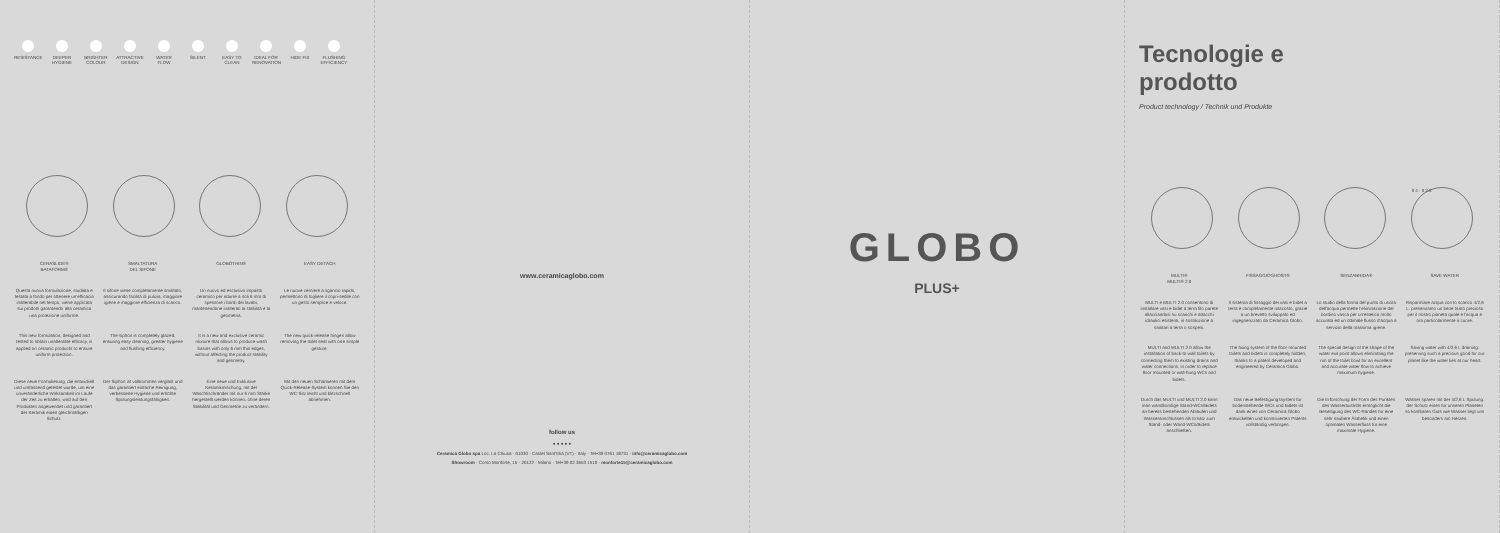RESISTANCE DEEPER HYGIENE
BRIGHTER COLOUR
ATTRACTIVE DESIGN
WATER FLOW SILENT EASY TO CLEAN
IDEAL FOR RENOVATION
HIDE FIX FLUSHING EFFICIENCY
CERASLIDE®
BATAFORM®
SMALTATURA
DEL SIFONE
GLOBOTHIN® EASY DETACH
Questa nuova formulazione, studiata e testata a fondo per ottenere un'efficacia inalterabile nel tempo, viene applicata sui prodotti garantendo alla ceramica una protezione uniforme.
Il sifone viene completamente smaltato, assicurando facilità di pulizia, maggiore igiene e maggiore efficienza di scarico.
Un nuovo ed esclusivo impasto ceramico per ridurre a soli 6 mm di spessore i bordi dei lavabi, mantenendone inalterati la stabilità e la geometria.
Le nuove cerniere a sgancio rapido, permettono di togliere il copri-sedile con un gesto semplice e veloce.
This new formulation, designed and tested to obtain unalterable efficacy, is applied on ceramic products to ensure uniform protection.
The siphon is completely glazed, ensuring easy cleaning, greater hygiene and flushing efficiency.
It is a new and exclusive ceramic mixture that allows to produce wash basins with only 6 mm thin edges, without affecting the product stability and geometry.
The new quick-release hinges allow removing the toilet seat with one simple gesture.
Diese neue Formulierung, die entwickelt und umfassend getestet wurde, um eine unveränderliche Wirksamkeit im Laufe der Zeit zu erhalten, wird auf den Produkten angewendet und garantiert der Keramik einen gleichmäßigen Schutz.
Der Siphon ist vollkommen verglast und das garantiert einfache Reinigung, verbesserte Hygiene und erhöhte Spülungsleistungsfähigkeit.
Eine neue und Exklusive Keramikmischung, mit der Waschtischränder mit nur 6 mm Stärke hergestellt werden können, ohne deren Stabilität und Geometrie zu verändern.
Mit den neuen Schamieren mit dem Quick-Release-System können Sie den WC-Sitz leicht und blitzschnell abnehmen.
www.ceramicaglobo.com
follow us
● ● ● ● ●
Ceramica Globo spa Loc. La Chiusa · 01030 · Castel Sant'Elia (VT) · Italy · Tel+39 0761 18731 · info@ceramicaglobo.com
Showroom · Corso Monforte, 15 · 20122 · Milano · Tel+39 02 3653 1510 · monforte15@ceramicaglobo.com
GLOBO
PLUS+
Tecnologie e
prodotto
Product technology / Technik und Produkte
lt 4 · lt 2.6
MULTI®
MULTI® 2.0
FISSAGGIOGHOST® SENZABRIDA® SAVE WATER
MULTI e MULTI 2.0 consentono di installare vasi e bidet a terra filo parete allacciandosi su scarichi e attacchi idraulici esistenti, in sostituzione a sanitari a terra o sospesi.
Il sistema di fissaggio dei vasi e bidet a terra è completamente nascosto, grazie a un brevetto sviluppato ed ingegnerizzato da Ceramica Globo.
Lo studio della forma del punto di uscita dell'acqua permette l'eliminazione del bordino vasca per un'estetica molto accurata ed un ottimale flusso d'acqua a servizio della massima igiene.
Risparmiare acqua con lo scarico 4/2,6 L: preserviamo un bene tanto prezioso per il nostro pianeta quale è l'acqua e ora particolarmente a cuore.
MULTI and MULTI 2.0 allow the installation of back-to-wall toilets by connecting them to existing drains and water connections, in order to replace floor mounted or wall-hung WCs and bidets.
The fixing system of the floor-mounted toilets and bidets is completely hidden, thanks to a patent developed and engineered by Ceramica Globo.
The special design of the shape of the water exit point allows eliminating the rim of the toilet bowl for an excellent and accurate water flow to achieve maximum hygiene.
Saving water with 4/2.6 L draining: preserving such a precious good for our planet like the water lies at our heart.
Durch das MULTI und MULTI 2.0 kann man wandbündige Stand-WCs/Bidets an bereits bestehenden Abläufen und Wasseranschlüssen als Ersatz zum Stand- oder Wand-WCs/Bidets anschließen.
Das neue Befestigungssystem für bodenstehende WCs und Bidets ist dank eines von Ceramica Globo entwickelten und konstruierten Patents vollständig verborgen.
Die Erforschung der Form des Punktes des Wasseraustritts ermöglicht die Beseitigung des WC-Randes für eine sehr saubere Ästhetik und einen optimalen Wasserfluss für eine maximale Hygiene.
Wasser sparen mit der 4/2,6 L Spülung: der Schutz eines für unseren Planeten so kostbaren Guts wie Wasser liegt uns besonders am Herzen.